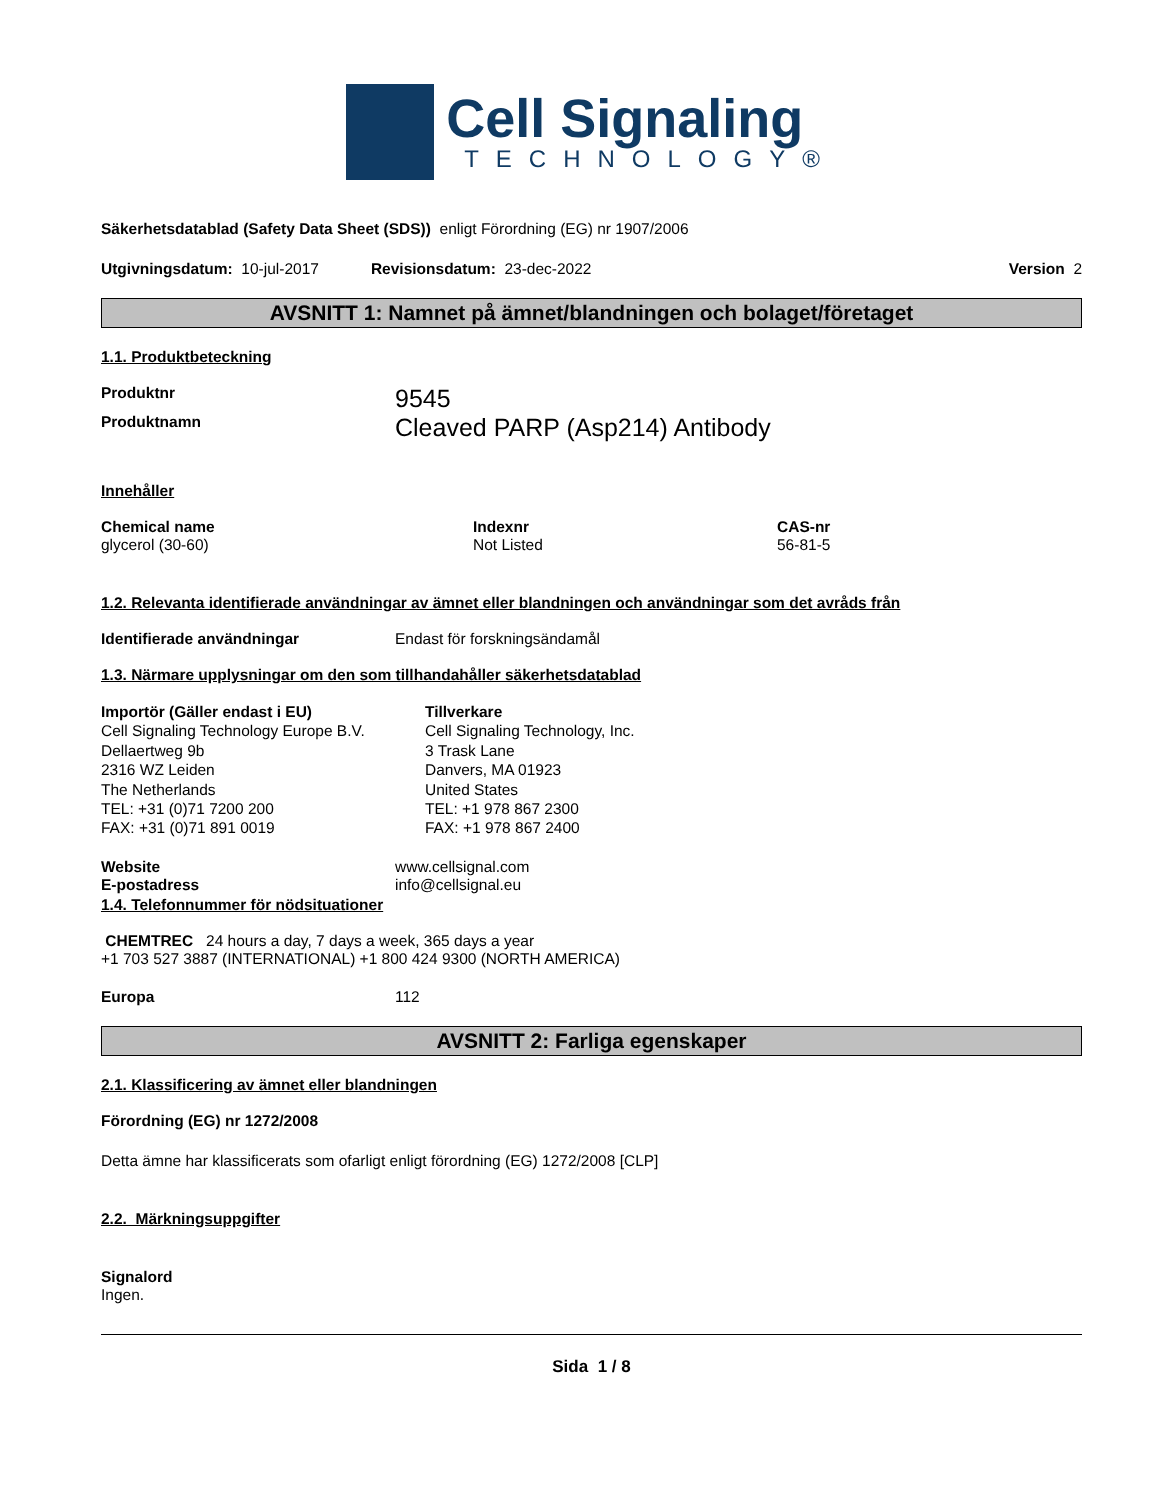Cell Signaling
TECHNOLOGY®
Säkerhetsdatablad (Safety Data Sheet (SDS)) enligt Förordning (EG) nr 1907/2006
Utgivningsdatum: 10-jul-2017 Revisionsdatum: 23-dec-2022 Version 2
AVSNITT 1: Namnet på ämnet/blandningen och bolaget/företaget
1.1. Produktbeteckning
Produktnr 9545
Produktnamn Cleaved PARP (Asp214) Antibody
Innehåller
Chemical name
glycerol (30-60)
Indexnr
Not Listed
CAS-nr
56-81-5
1.2. Relevanta identifierade användningar av ämnet eller blandningen och användningar som det avråds från
Identifierade användningar Endast för forskningsändamål
1.3. Närmare upplysningar om den som tillhandahåller säkerhetsdatablad
Importör (Gäller endast i EU)
Cell Signaling Technology Europe B.V.
Dellaertweg 9b
2316 WZ Leiden
The Netherlands
TEL: +31 (0)71 7200 200
FAX: +31 (0)71 891 0019
Tillverkare
Cell Signaling Technology, Inc.
3 Trask Lane
Danvers, MA 01923
United States
TEL: +1 978 867 2300
FAX: +1 978 867 2400
Website www.cellsignal.com
E-postadress info@cellsignal.eu
1.4. Telefonnummer för nödsituationer
CHEMTREC 24 hours a day, 7 days a week, 365 days a year
+1 703 527 3887 (INTERNATIONAL) +1 800 424 9300 (NORTH AMERICA)
Europa 112
AVSNITT 2: Farliga egenskaper
2.1. Klassificering av ämnet eller blandningen
Förordning (EG) nr 1272/2008
Detta ämne har klassificerats som ofarligt enligt förordning (EG) 1272/2008 [CLP]
2.2. Märkningsuppgifter
Signalord
Ingen.
Sida 1 / 8